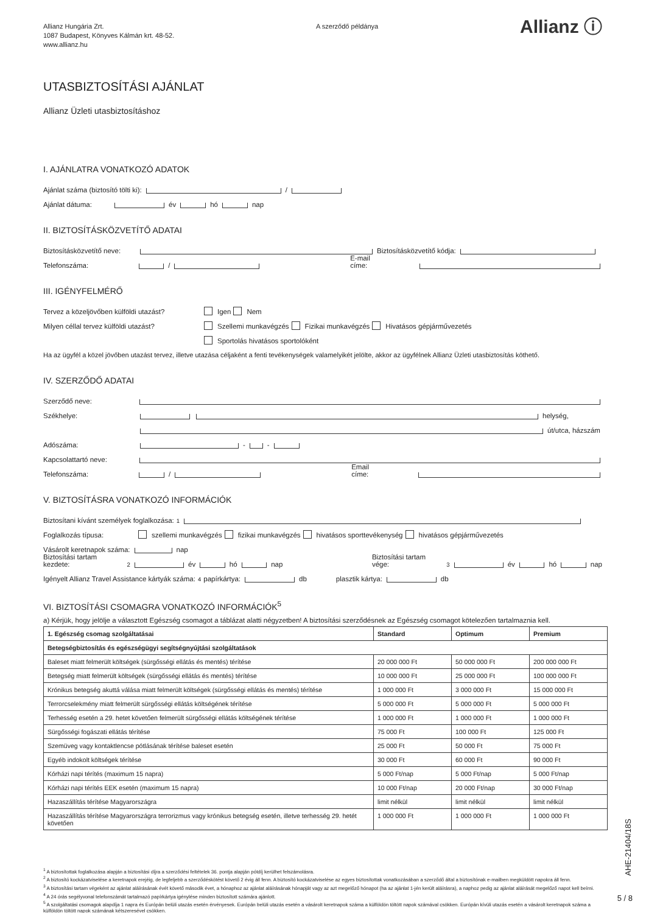Allianz Hungária Zrt.
1087 Budapest, Könyves Kálmán krt. 48-52.
www.allianz.hu
A szerződő példánya
Allianz ⓘ
UTASBIZTOSÍTÁSI AJÁNLAT
Allianz Üzleti utasbiztosításhoz
I. AJÁNLATRA VONATKOZÓ ADATOK
Ajánlat száma (biztosító tölti ki): /
Ajánlat dátuma: év hó nap
II. BIZTOSÍTÁSKÖZVETÍTŐ ADATAI
Biztosításközvetítő neve: Biztosításközvetítő kódja:
Telefonszáma: / E-mail címe:
III. IGÉNYFELMÉRŐ
Tervez a közeljövőben külföldi utazást? Igen Nem
Milyen céllal tervez külföldi utazást? Szellemi munkavégzés Fizikai munkavégzés Hivatásos gépjárművezetés
Sportolás hivatásos sportolóként
Ha az ügyfél a közel jövőben utazást tervez, illetve utazása céljaként a fenti tevékenységek valamelyikét jelölte, akkor az ügyfélnek Allianz Üzleti utasbiztosítás köthető.
IV. SZERZŐDŐ ADATAI
Szerződő neve:
Székhelye: helység,
út/utca, házszám
Adószáma: - -
Kapcsolattartó neve:
Telefonszáma: / Email címe:
V. BIZTOSÍTÁSRA VONATKOZÓ INFORMÁCIÓK
Biztosítani kívánt személyek foglalkozása:<sup>1</sup>
Foglalkozás típusa: szellemi munkavégzés fizikai munkavégzés hivatásos sporttevékenység hivatásos gépjárművezetés
Vásárolt keretnapok száma: nap
Biztosítási tartam kezdete:<sup>2</sup> év hó nap Biztosítási tartam vége:<sup>3</sup> év hó nap
Igényelt Allianz Travel Assistance kártyák száma:<sup>4</sup> papírkártya: db plasztik kártya: db
VI. BIZTOSÍTÁSI CSOMAGRA VONATKOZÓ INFORMÁCIÓK<sup>5</sup>
a) Kérjük, hogy jelölje a választott Egészség csomagot a táblázat alatti négyzetben! A biztosítási szerződésnek az Egészség csomagot kötelezően tartalmaznia kell.
| 1. Egészség csomag szolgáltatásai | Standard | Optimum | Premium |
| --- | --- | --- | --- |
| Betegségbiztosítás és egészségügyi segítségnyújtási szolgáltatások | | | |
| Baleset miatt felmerült költségek (sürgősségi ellátás és mentés) térítése | 20 000 000 Ft | 50 000 000 Ft | 200 000 000 Ft |
| Betegség miatt felmerült költségek (sürgősségi ellátás és mentés) térítése | 10 000 000 Ft | 25 000 000 Ft | 100 000 000 Ft |
| Krónikus betegség akuttá válása miatt felmerült költségek (sürgősségi ellátás és mentés) térítése | 1 000 000 Ft | 3 000 000 Ft | 15 000 000 Ft |
| Terrorcselekmény miatt felmerült sürgősségi ellátás költségének térítése | 5 000 000 Ft | 5 000 000 Ft | 5 000 000 Ft |
| Terhesség esetén a 29. hetet követően felmerült sürgősségi ellátás költségének térítése | 1 000 000 Ft | 1 000 000 Ft | 1 000 000 Ft |
| Sürgősségi fogászati ellátás térítése | 75 000 Ft | 100 000 Ft | 125 000 Ft |
| Szemüveg vagy kontaktlencse pótlásának térítése baleset esetén | 25 000 Ft | 50 000 Ft | 75 000 Ft |
| Egyéb indokolt költségek térítése | 30 000 Ft | 60 000 Ft | 90 000 Ft |
| Kórházi napi térítés (maximum 15 napra) | 5 000 Ft/nap | 5 000 Ft/nap | 5 000 Ft/nap |
| Kórházi napi térítés EEK esetén (maximum 15 napra) | 10 000 Ft/nap | 20 000 Ft/nap | 30 000 Ft/nap |
| Hazaszállítás térítése Magyarországra | limit nélkül | limit nélkül | limit nélkül |
| Hazaszállítás térítése Magyarországra terrorizmus vagy krónikus betegség esetén, illetve terhesség 29. hetét követően | 1 000 000 Ft | 1 000 000 Ft | 1 000 000 Ft |
<sup>1</sup> A biztosítottak foglalkozása alapján a biztosítási díjra a szerződési feltételek 36. pontja alapján pótdíj kerülhet felszámolásra.
<sup>2</sup> A biztosító kockázatviselése a keretnapok erejéig, de legfeljebb a szerződéskötést követő 2 évig áll fenn. A biztosító kockázatviselése az egyes biztosítottak vonatkozásában a szerződő által a biztosítónak e-mailben megküldött napokra áll fenn.
<sup>3</sup> A biztosítási tartam végeként az ajánlat aláírásának évét követő második évet, a hónaphoz az ajánlat aláírásának hónapját vagy az azt megelőző hónapot (ha az ajánlat 1-jén került aláírásra), a naphoz pedig az ajánlat aláírását megelőző napot kell beírni.
<sup>4</sup> A 24 órás segélyvonal telefonszámát tartalmazó papírkártya igénylése minden biztosított számára ajánlott.
<sup>5</sup> A szolgáltatási csomagok alapdíja 1 napra és Európán belüli utazás esetén érvényesek. Európán belüli utazás esetén a vásárolt keretnapok száma a külföldön töltött napok számával csökken. Európán kívüli utazás esetén a vásárolt keretnapok száma a külföldön töltött napok számának kétszeresével csökken.
AHE-21404/18S
5 / 8